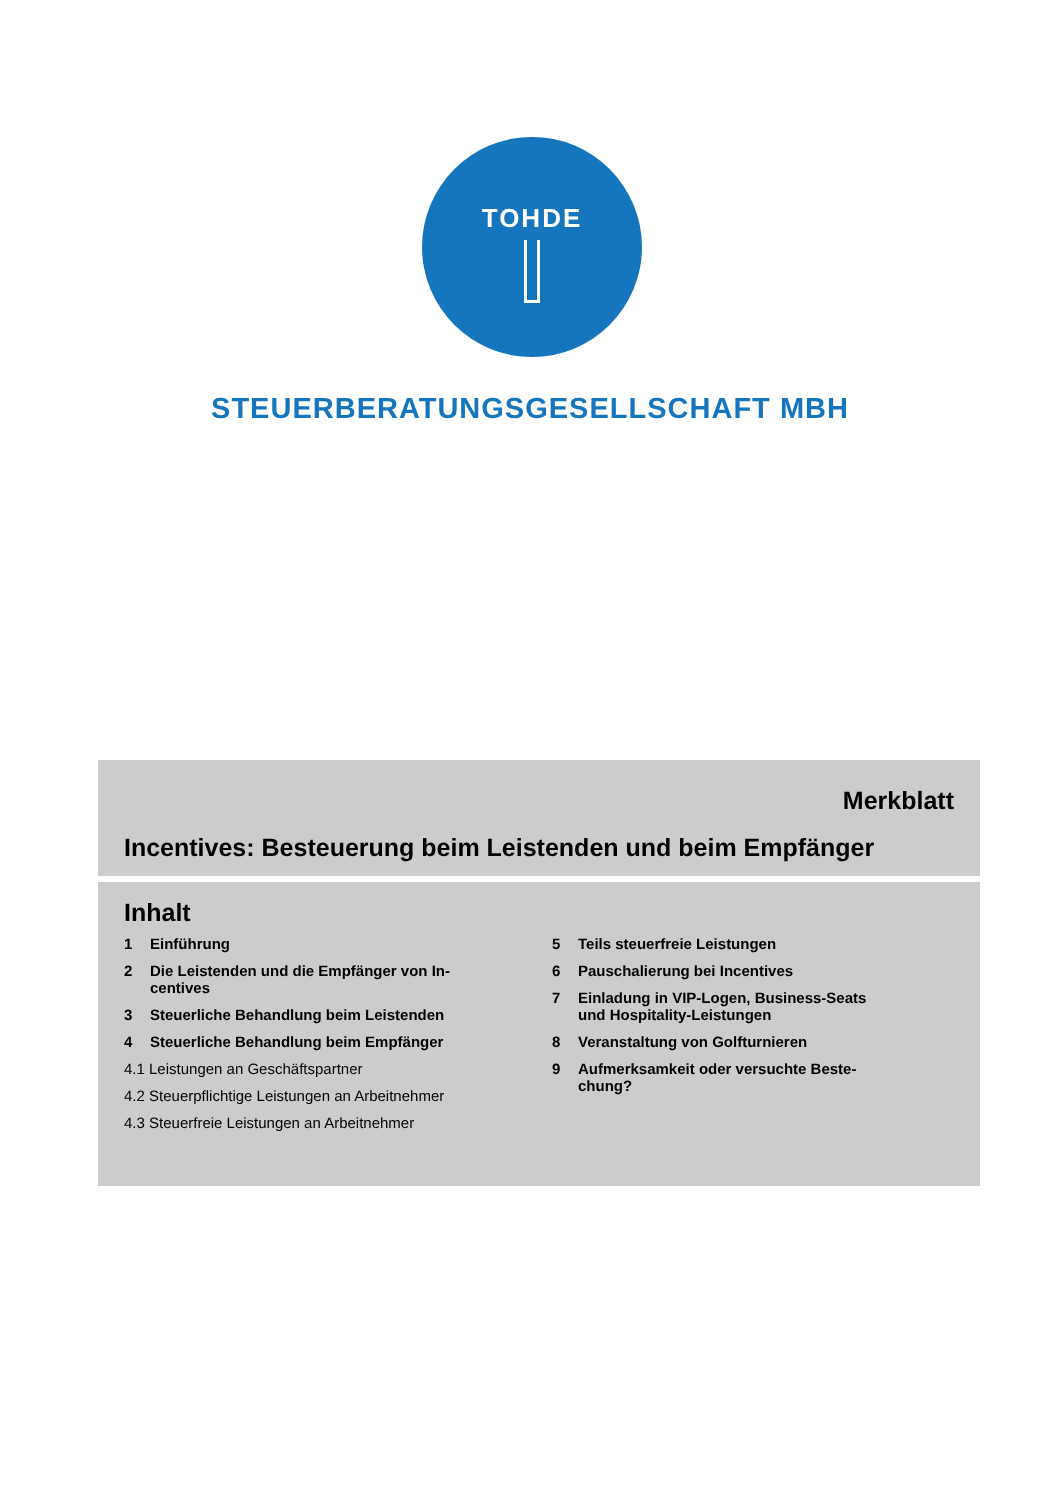TOHDE
STEUERBERATUNGSGESELLSCHAFT MBH
Merkblatt
Incentives: Besteuerung beim Leistenden und beim Empfänger
Inhalt
1 Einführung
2 Die Leistenden und die Empfänger von In-
centives
3 Steuerliche Behandlung beim Leistenden
4 Steuerliche Behandlung beim Empfänger
4.1 Leistungen an Geschäftspartner
4.2 Steuerpflichtige Leistungen an Arbeitnehmer
4.3 Steuerfreie Leistungen an Arbeitnehmer
5 Teils steuerfreie Leistungen
6 Pauschalierung bei Incentives
7 Einladung in VIP-Logen, Business-Seats
und Hospitality-Leistungen
8 Veranstaltung von Golfturnieren
9 Aufmerksamkeit oder versuchte Beste-
chung?